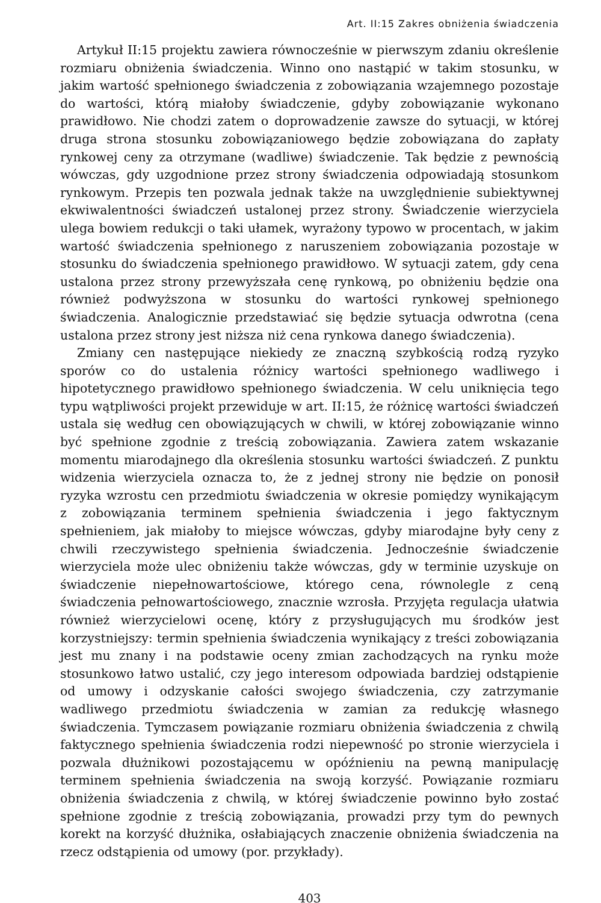Art. II:15 Zakres obniżenia świadczenia
Artykuł II:15 projektu zawiera równocześnie w pierwszym zdaniu określenie rozmiaru obniżenia świadczenia. Winno ono nastąpić w takim stosunku, w jakim wartość spełnionego świadczenia z zobowiązania wzajemnego pozostaje do wartości, którą miałoby świadczenie, gdyby zobowiązanie wykonano prawidłowo. Nie chodzi zatem o doprowadzenie zawsze do sytuacji, w której druga strona stosunku zobowiązaniowego będzie zobowiązana do zapłaty rynkowej ceny za otrzymane (wadliwe) świadczenie. Tak będzie z pewnością wówczas, gdy uzgodnione przez strony świadczenia odpowiadają stosunkom rynkowym. Przepis ten pozwala jednak także na uwzględnienie subiektywnej ekwiwalentności świadczeń ustalonej przez strony. Świadczenie wierzyciela ulega bowiem redukcji o taki ułamek, wyrażony typowo w procentach, w jakim wartość świadczenia spełnionego z naruszeniem zobowiązania pozostaje w stosunku do świadczenia spełnionego prawidłowo. W sytuacji zatem, gdy cena ustalona przez strony przewyższała cenę rynkową, po obniżeniu będzie ona również podwyższona w stosunku do wartości rynkowej spełnionego świadczenia. Analogicznie przedstawiać się będzie sytuacja odwrotna (cena ustalona przez strony jest niższa niż cena rynkowa danego świadczenia).
Zmiany cen następujące niekiedy ze znaczną szybkością rodzą ryzyko sporów co do ustalenia różnicy wartości spełnionego wadliwego i hipotetycznego prawidłowo spełnionego świadczenia. W celu uniknięcia tego typu wątpliwości projekt przewiduje w art. II:15, że różnicę wartości świadczeń ustala się według cen obowiązujących w chwili, w której zobowiązanie winno być spełnione zgodnie z treścią zobowiązania. Zawiera zatem wskazanie momentu miarodajnego dla określenia stosunku wartości świadczeń. Z punktu widzenia wierzyciela oznacza to, że z jednej strony nie będzie on ponosił ryzyka wzrostu cen przedmiotu świadczenia w okresie pomiędzy wynikającym z zobowiązania terminem spełnienia świadczenia i jego faktycznym spełnieniem, jak miałoby to miejsce wówczas, gdyby miarodajne były ceny z chwili rzeczywistego spełnienia świadczenia. Jednocześnie świadczenie wierzyciela może ulec obniżeniu także wówczas, gdy w terminie uzyskuje on świadczenie niepełnowartościowe, którego cena, równolegle z ceną świadczenia pełnowartościowego, znacznie wzrosła. Przyjęta regulacja ułatwia również wierzycielowi ocenę, który z przysługujących mu środków jest korzystniejszy: termin spełnienia świadczenia wynikający z treści zobowiązania jest mu znany i na podstawie oceny zmian zachodzących na rynku może stosunkowo łatwo ustalić, czy jego interesom odpowiada bardziej odstąpienie od umowy i odzyskanie całości swojego świadczenia, czy zatrzymanie wadliwego przedmiotu świadczenia w zamian za redukcję własnego świadczenia. Tymczasem powiązanie rozmiaru obniżenia świadczenia z chwilą faktycznego spełnienia świadczenia rodzi niepewność po stronie wierzyciela i pozwala dłużnikowi pozostającemu w opóźnieniu na pewną manipulację terminem spełnienia świadczenia na swoją korzyść. Powiązanie rozmiaru obniżenia świadczenia z chwilą, w której świadczenie powinno było zostać spełnione zgodnie z treścią zobowiązania, prowadzi przy tym do pewnych korekt na korzyść dłużnika, osłabiających znaczenie obniżenia świadczenia na rzecz odstąpienia od umowy (por. przykłady).
403